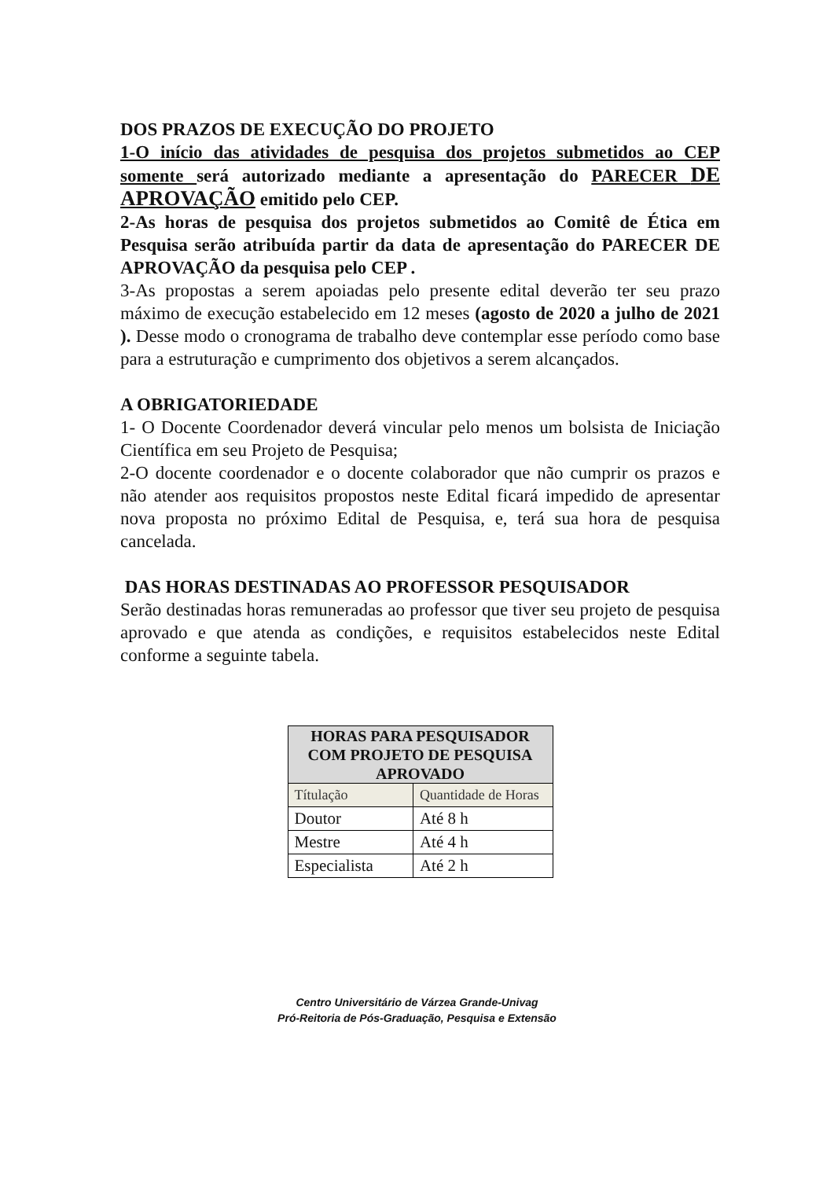DOS PRAZOS DE EXECUÇÃO DO PROJETO
1-O início das atividades de pesquisa dos projetos submetidos ao CEP somente será autorizado mediante a apresentação do PARECER DE APROVAÇÃO emitido pelo CEP.
2-As horas de pesquisa dos projetos submetidos ao Comitê de Ética em Pesquisa serão atribuída partir da data de apresentação do PARECER DE APROVAÇÃO da pesquisa pelo CEP .
3-As propostas a serem apoiadas pelo presente edital deverão ter seu prazo máximo de execução estabelecido em 12 meses (agosto de 2020 a julho de 2021 ). Desse modo o cronograma de trabalho deve contemplar esse período como base para a estruturação e cumprimento dos objetivos a serem alcançados.
A OBRIGATORIEDADE
1- O Docente Coordenador deverá vincular pelo menos um bolsista de Iniciação Científica em seu Projeto de Pesquisa;
2-O docente coordenador e o docente colaborador que não cumprir os prazos e não atender aos requisitos propostos neste Edital ficará impedido de apresentar nova proposta no próximo Edital de Pesquisa, e, terá sua hora de pesquisa cancelada.
DAS HORAS DESTINADAS AO PROFESSOR PESQUISADOR
Serão destinadas horas remuneradas ao professor que tiver seu projeto de pesquisa aprovado e que atenda as condições, e requisitos estabelecidos neste Edital conforme a seguinte tabela.
| HORAS PARA PESQUISADOR COM PROJETO DE PESQUISA APROVADO | |
| --- | --- |
| Títulação | Quantidade de Horas |
| Doutor | Até 8 h |
| Mestre | Até 4 h |
| Especialista | Até 2 h |
Centro Universitário de Várzea Grande-Univag
Pró-Reitoria de Pós-Graduação, Pesquisa e Extensão